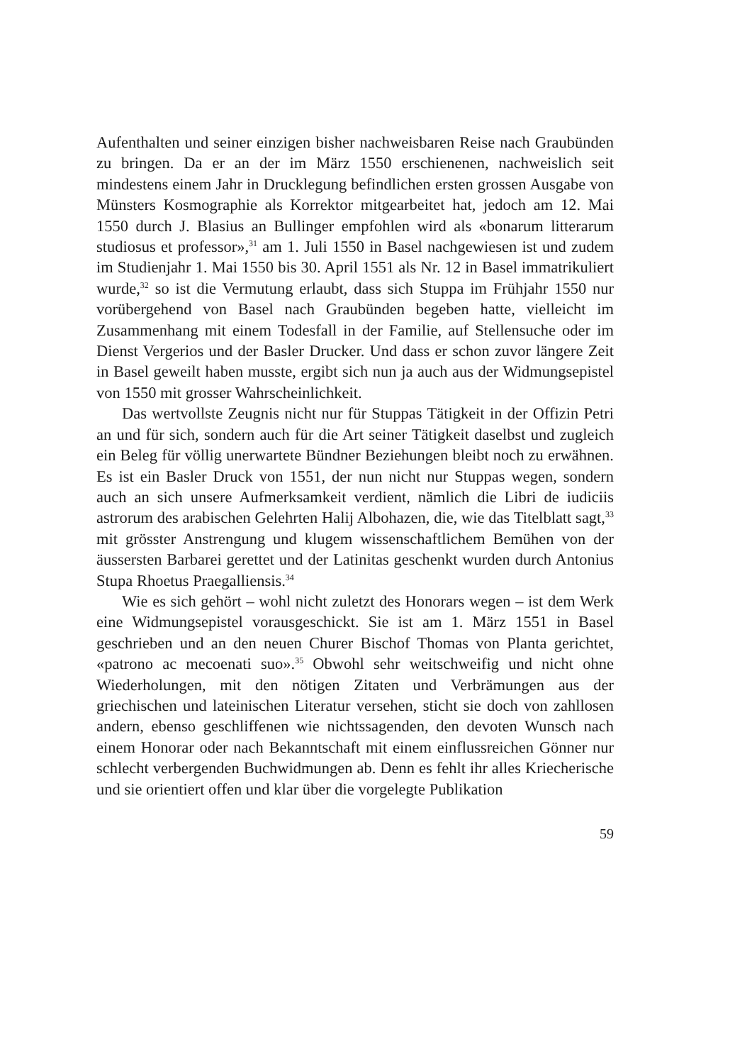Aufenthalten und seiner einzigen bisher nachweisbaren Reise nach Graubünden zu bringen. Da er an der im März 1550 erschienenen, nachweislich seit mindestens einem Jahr in Drucklegung befindlichen ersten grossen Ausgabe von Münsters Kosmographie als Korrektor mitgearbeitet hat, jedoch am 12. Mai 1550 durch J. Blasius an Bullinger empfohlen wird als «bonarum litterarum studiosus et professor»,<sup>31</sup> am 1. Juli 1550 in Basel nachgewiesen ist und zudem im Studienjahr 1. Mai 1550 bis 30. April 1551 als Nr. 12 in Basel immatrikuliert wurde,<sup>32</sup> so ist die Vermutung erlaubt, dass sich Stuppa im Frühjahr 1550 nur vorübergehend von Basel nach Graubünden begeben hatte, vielleicht im Zusammenhang mit einem Todesfall in der Familie, auf Stellensuche oder im Dienst Vergerios und der Basler Drucker. Und dass er schon zuvor längere Zeit in Basel geweilt haben musste, ergibt sich nun ja auch aus der Widmungsepistel von 1550 mit grosser Wahrscheinlichkeit.
Das wertvollste Zeugnis nicht nur für Stuppas Tätigkeit in der Offizin Petri an und für sich, sondern auch für die Art seiner Tätigkeit daselbst und zugleich ein Beleg für völlig unerwartete Bündner Beziehungen bleibt noch zu erwähnen. Es ist ein Basler Druck von 1551, der nun nicht nur Stuppas wegen, sondern auch an sich unsere Aufmerksamkeit verdient, nämlich die Libri de iudiciis astrorum des arabischen Gelehrten Halij Albohazen, die, wie das Titelblatt sagt,<sup>33</sup> mit grösster Anstrengung und klugem wissenschaftlichem Bemühen von der äussersten Barbarei gerettet und der Latinitas geschenkt wurden durch Antonius Stupa Rhoetus Praegalliensis.<sup>34</sup>
Wie es sich gehört – wohl nicht zuletzt des Honorars wegen – ist dem Werk eine Widmungsepistel vorausgeschickt. Sie ist am 1. März 1551 in Basel geschrieben und an den neuen Churer Bischof Thomas von Planta gerichtet, «patrono ac mecoenati suo».<sup>35</sup> Obwohl sehr weitschweifig und nicht ohne Wiederholungen, mit den nötigen Zitaten und Verbrämungen aus der griechischen und lateinischen Literatur versehen, sticht sie doch von zahllosen andern, ebenso geschliffenen wie nichtssagenden, den devoten Wunsch nach einem Honorar oder nach Bekanntschaft mit einem einflussreichen Gönner nur schlecht verbergenden Buchwidmungen ab. Denn es fehlt ihr alles Kriecherische und sie orientiert offen und klar über die vorgelegte Publikation
59